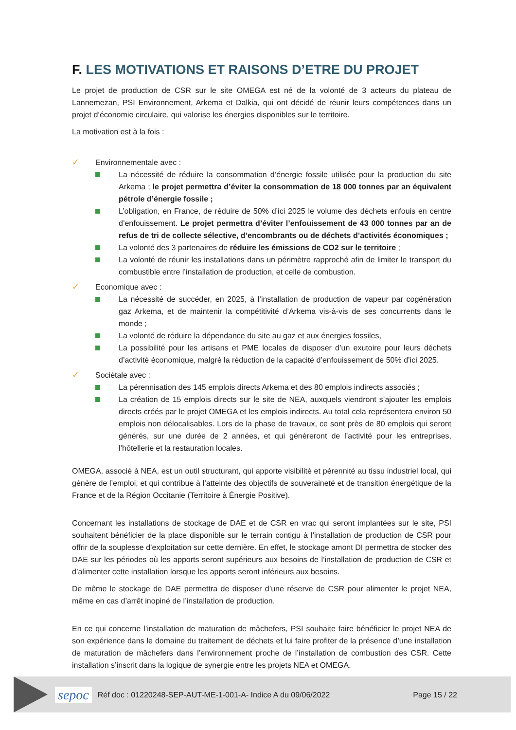F. LES MOTIVATIONS ET RAISONS D’ETRE DU PROJET
Le projet de production de CSR sur le site OMEGA est né de la volonté de 3 acteurs du plateau de Lannemezan, PSI Environnement, Arkema et Dalkia, qui ont décidé de réunir leurs compétences dans un projet d’économie circulaire, qui valorise les énergies disponibles sur le territoire.
La motivation est à la fois :
✓ Environnementale avec :
La nécessité de réduire la consommation d’énergie fossile utilisée pour la production du site Arkema ; le projet permettra d’éviter la consommation de 18 000 tonnes par an équivalent pétrole d’énergie fossile ;
L’obligation, en France, de réduire de 50% d’ici 2025 le volume des déchets enfouis en centre d’enfouissement. Le projet permettra d’éviter l’enfouissement de 43 000 tonnes par an de refus de tri de collecte sélective, d’encombrants ou de déchets d’activités économiques ;
La volonté des 3 partenaires de réduire les émissions de CO2 sur le territoire ;
La volonté de réunir les installations dans un périmètre rapproché afin de limiter le transport du combustible entre l’installation de production, et celle de combustion.
✓ Economique avec :
La nécessité de succéder, en 2025, à l’installation de production de vapeur par cogénération gaz Arkema, et de maintenir la compétitivité d’Arkema vis-à-vis de ses concurrents dans le monde ;
La volonté de réduire la dépendance du site au gaz et aux énergies fossiles,
La possibilité pour les artisans et PME locales de disposer d’un exutoire pour leurs déchets d’activité économique, malgré la réduction de la capacité d’enfouissement de 50% d’ici 2025.
✓ Sociétale avec :
La pérennisation des 145 emplois directs Arkema et des 80 emplois indirects associés ;
La création de 15 emplois directs sur le site de NEA, auxquels viendront s’ajouter les emplois directs créés par le projet OMEGA et les emplois indirects. Au total cela représentera environ 50 emplois non délocalisables. Lors de la phase de travaux, ce sont près de 80 emplois qui seront générés, sur une durée de 2 années, et qui généreront de l’activité pour les entreprises, l’hôtellerie et la restauration locales.
OMEGA, associé à NEA, est un outil structurant, qui apporte visibilité et pérennité au tissu industriel local, qui génère de l’emploi, et qui contribue à l’atteinte des objectifs de souveraineté et de transition énergétique de la France et de la Région Occitanie (Territoire à Énergie Positive).
Concernant les installations de stockage de DAE et de CSR en vrac qui seront implantées sur le site, PSI souhaitent bénéficier de la place disponible sur le terrain contigu à l’installation de production de CSR pour offrir de la souplesse d’exploitation sur cette dernière. En effet, le stockage amont DI permettra de stocker des DAE sur les périodes où les apports seront supérieurs aux besoins de l’installation de production de CSR et d’alimenter cette installation lorsque les apports seront inférieurs aux besoins.
De même le stockage de DAE permettra de disposer d’une réserve de CSR pour alimenter le projet NEA, même en cas d’arrêt inopiné de l’installation de production.
En ce qui concerne l’installation de maturation de mâchefers, PSI souhaite faire bénéficier le projet NEA de son expérience dans le domaine du traitement de déchets et lui faire profiter de la présence d’une installation de maturation de mâchefers dans l’environnement proche de l’installation de combustion des CSR. Cette installation s’inscrit dans la logique de synergie entre les projets NEA et OMEGA.
sepoc Réf doc : 01220248-SEP-AUT-ME-1-001-A- Indice A du 09/06/2022 Page 15 / 22